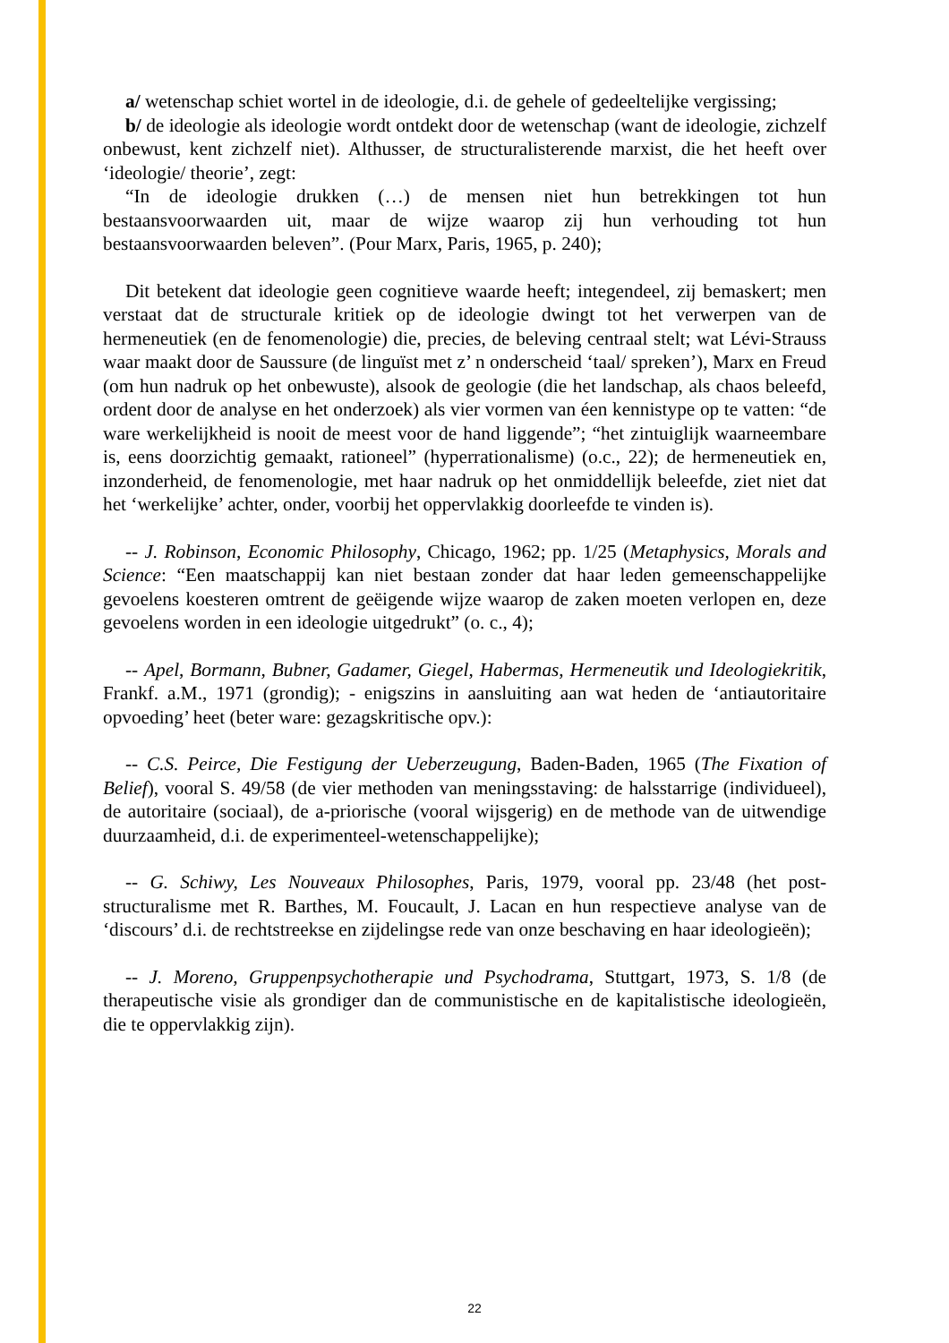a/ wetenschap schiet wortel in de ideologie, d.i. de gehele of gedeeltelijke vergissing;
b/ de ideologie als ideologie wordt ontdekt door de wetenschap (want de ideologie, zichzelf onbewust, kent zichzelf niet). Althusser, de structuralisterende marxist, die het heeft over ‘ideologie/ theorie’, zegt:
“In de ideologie drukken (…) de mensen niet hun betrekkingen tot hun bestaansvoorwaarden uit, maar de wijze waarop zij hun verhouding tot hun bestaansvoorwaarden beleven”. (Pour Marx, Paris, 1965, p. 240);
Dit betekent dat ideologie geen cognitieve waarde heeft; integendeel, zij bemaskert; men verstaat dat de structurale kritiek op de ideologie dwingt tot het verwerpen van de hermeneutiek (en de fenomenologie) die, precies, de beleving centraal stelt; wat Lévi-Strauss waar maakt door de Saussure (de linguïst met z’ n onderscheid ‘taal/ spreken’), Marx en Freud (om hun nadruk op het onbewuste), alsook de geologie (die het landschap, als chaos beleefd, ordent door de analyse en het onderzoek) als vier vormen van éen kennistype op te vatten: “de ware werkelijkheid is nooit de meest voor de hand liggende”; “het zintuiglijk waarneembare is, eens doorzichtig gemaakt, rationeel” (hyperrationalisme) (o.c., 22); de hermeneutiek en, inzonderheid, de fenomenologie, met haar nadruk op het onmiddellijk beleefde, ziet niet dat het ‘werkelijke’ achter, onder, voorbij het oppervlakkig doorleefde te vinden is).
-- J. Robinson, Economic Philosophy, Chicago, 1962; pp. 1/25 (Metaphysics, Morals and Science: “Een maatschappij kan niet bestaan zonder dat haar leden gemeenschappelijke gevoelens koesteren omtrent de geëigende wijze waarop de zaken moeten verlopen en, deze gevoelens worden in een ideologie uitgedrukt” (o. c., 4);
-- Apel, Bormann, Bubner, Gadamer, Giegel, Habermas, Hermeneutik und Ideologiekritik, Frankf. a.M., 1971 (grondig); - enigszins in aansluiting aan wat heden de ‘antiautoritaire opvoeding’ heet (beter ware: gezagskritische opv.):
-- C.S. Peirce, Die Festigung der Ueberzeugung, Baden-Baden, 1965 (The Fixation of Belief), vooral S. 49/58 (de vier methoden van meningsstaving: de halsstarrige (individueel), de autoritaire (sociaal), de a-priorische (vooral wijsgerig) en de methode van de uitwendige duurzaamheid, d.i. de experimenteel-wetenschappelijke);
-- G. Schiwy, Les Nouveaux Philosophes, Paris, 1979, vooral pp. 23/48 (het post-structuralisme met R. Barthes, M. Foucault, J. Lacan en hun respectieve analyse van de ‘discours’ d.i. de rechtstreekse en zijdelingse rede van onze beschaving en haar ideologieën);
-- J. Moreno, Gruppenpsychotherapie und Psychodrama, Stuttgart, 1973, S. 1/8 (de therapeutische visie als grondiger dan de communistische en de kapitalistische ideologieën, die te oppervlakkig zijn).
22